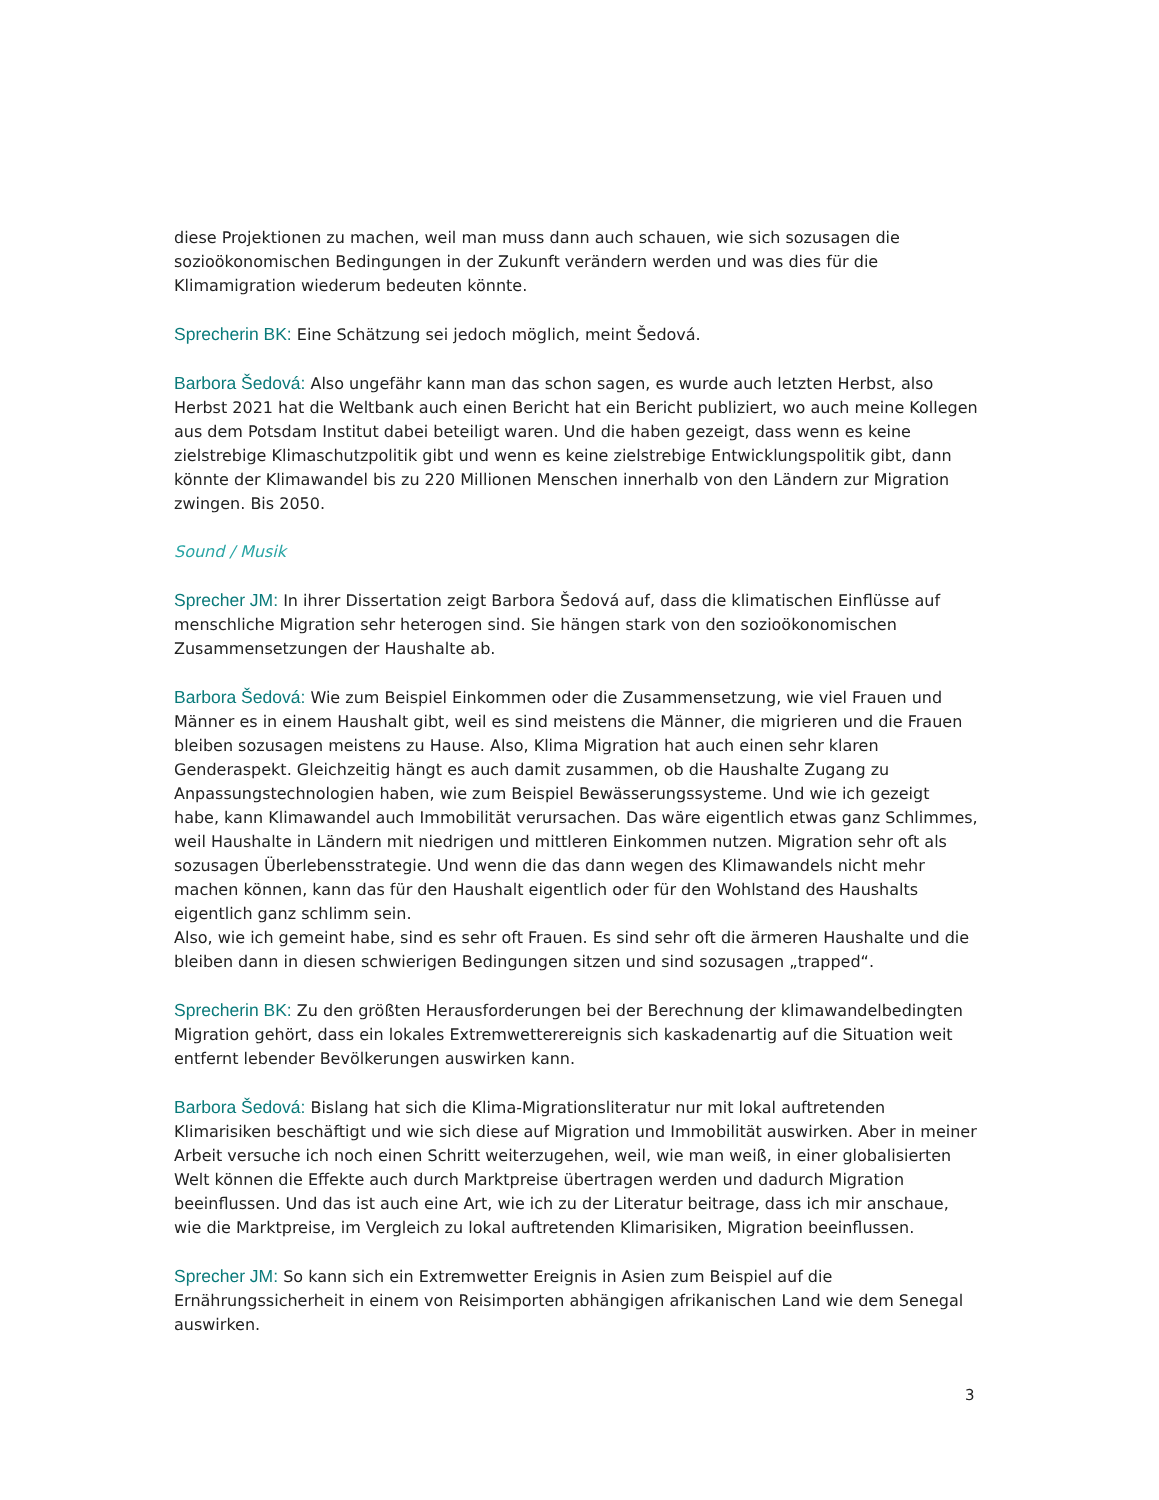diese Projektionen zu machen, weil man muss dann auch schauen, wie sich sozusagen die sozioökonomischen Bedingungen in der Zukunft verändern werden und was dies für die Klimamigration wiederum bedeuten könnte.
Sprecherin BK: Eine Schätzung sei jedoch möglich, meint Šedová.
Barbora Šedová: Also ungefähr kann man das schon sagen, es wurde auch letzten Herbst, also Herbst 2021 hat die Weltbank auch einen Bericht hat ein Bericht publiziert, wo auch meine Kollegen aus dem Potsdam Institut dabei beteiligt waren. Und die haben gezeigt, dass wenn es keine zielstrebige Klimaschutzpolitik gibt und wenn es keine zielstrebige Entwicklungspolitik gibt, dann könnte der Klimawandel bis zu 220 Millionen Menschen innerhalb von den Ländern zur Migration zwingen. Bis 2050.
Sound / Musik
Sprecher JM: In ihrer Dissertation zeigt Barbora Šedová auf, dass die klimatischen Einflüsse auf menschliche Migration sehr heterogen sind. Sie hängen stark von den sozioökonomischen Zusammensetzungen der Haushalte ab.
Barbora Šedová: Wie zum Beispiel Einkommen oder die Zusammensetzung, wie viel Frauen und Männer es in einem Haushalt gibt, weil es sind meistens die Männer, die migrieren und die Frauen bleiben sozusagen meistens zu Hause. Also, Klima Migration hat auch einen sehr klaren Genderaspekt. Gleichzeitig hängt es auch damit zusammen, ob die Haushalte Zugang zu Anpassungstechnologien haben, wie zum Beispiel Bewässerungssysteme. Und wie ich gezeigt habe, kann Klimawandel auch Immobilität verursachen. Das wäre eigentlich etwas ganz Schlimmes, weil Haushalte in Ländern mit niedrigen und mittleren Einkommen nutzen. Migration sehr oft als sozusagen Überlebensstrategie. Und wenn die das dann wegen des Klimawandels nicht mehr machen können, kann das für den Haushalt eigentlich oder für den Wohlstand des Haushalts eigentlich ganz schlimm sein.
Also, wie ich gemeint habe, sind es sehr oft Frauen. Es sind sehr oft die ärmeren Haushalte und die bleiben dann in diesen schwierigen Bedingungen sitzen und sind sozusagen „trapped“.
Sprecherin BK: Zu den größten Herausforderungen bei der Berechnung der klimawandelbedingten Migration gehört, dass ein lokales Extremwetterereignis sich kaskadenartig auf die Situation weit entfernt lebender Bevölkerungen auswirken kann.
Barbora Šedová: Bislang hat sich die Klima-Migrationsliteratur nur mit lokal auftretenden Klimarisiken beschäftigt und wie sich diese auf Migration und Immobilität auswirken. Aber in meiner Arbeit versuche ich noch einen Schritt weiterzugehen, weil, wie man weiß, in einer globalisierten Welt können die Effekte auch durch Marktpreise übertragen werden und dadurch Migration beeinflussen. Und das ist auch eine Art, wie ich zu der Literatur beitrage, dass ich mir anschaue, wie die Marktpreise, im Vergleich zu lokal auftretenden Klimarisiken, Migration beeinflussen.
Sprecher JM: So kann sich ein Extremwetter Ereignis in Asien zum Beispiel auf die Ernährungssicherheit in einem von Reisimporten abhängigen afrikanischen Land wie dem Senegal auswirken.
3